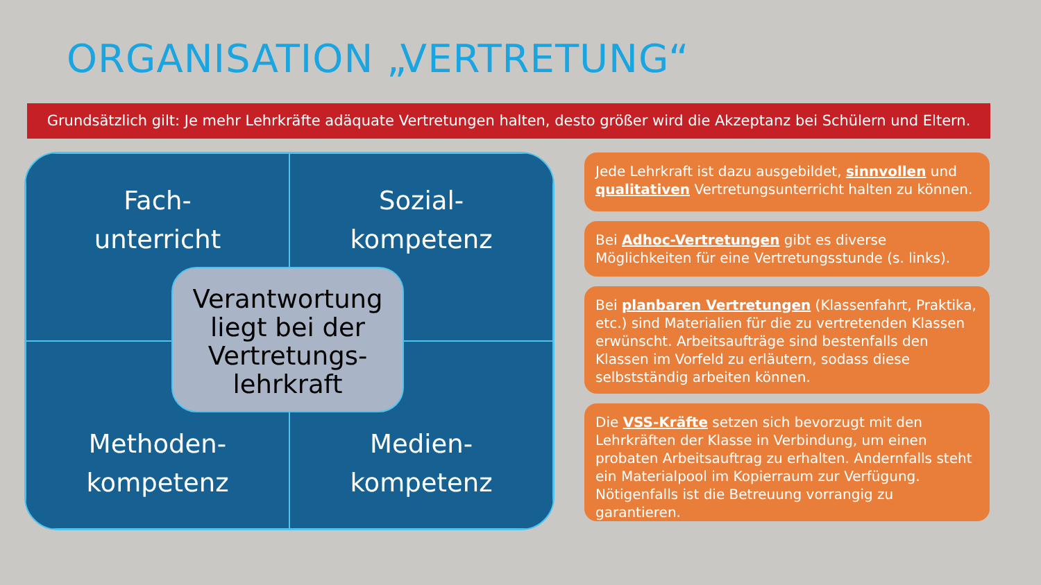ORGANISATION „VERTRETUNG“
Grundsätzlich gilt: Je mehr Lehrkräfte adäquate Vertretungen halten, desto größer wird die Akzeptanz bei Schülern und Eltern.
Fach-
unterricht
Sozial-
kompetenz
Methoden-
kompetenz
Medien-
kompetenz
Verantwortung liegt bei der Vertretungs-lehrkraft
Jede Lehrkraft ist dazu ausgebildet, sinnvollen und qualitativen Vertretungsunterricht halten zu können.
Bei Adhoc-Vertretungen gibt es diverse Möglichkeiten für eine Vertretungsstunde (s. links).
Bei planbaren Vertretungen (Klassenfahrt, Praktika, etc.) sind Materialien für die zu vertretenden Klassen erwünscht. Arbeitsaufträge sind bestenfalls den Klassen im Vorfeld zu erläutern, sodass diese selbstständig arbeiten können.
Die VSS-Kräfte setzen sich bevorzugt mit den Lehrkräften der Klasse in Verbindung, um einen probaten Arbeitsauftrag zu erhalten. Andernfalls steht ein Materialpool im Kopierraum zur Verfügung. Nötigenfalls ist die Betreuung vorrangig zu garantieren.